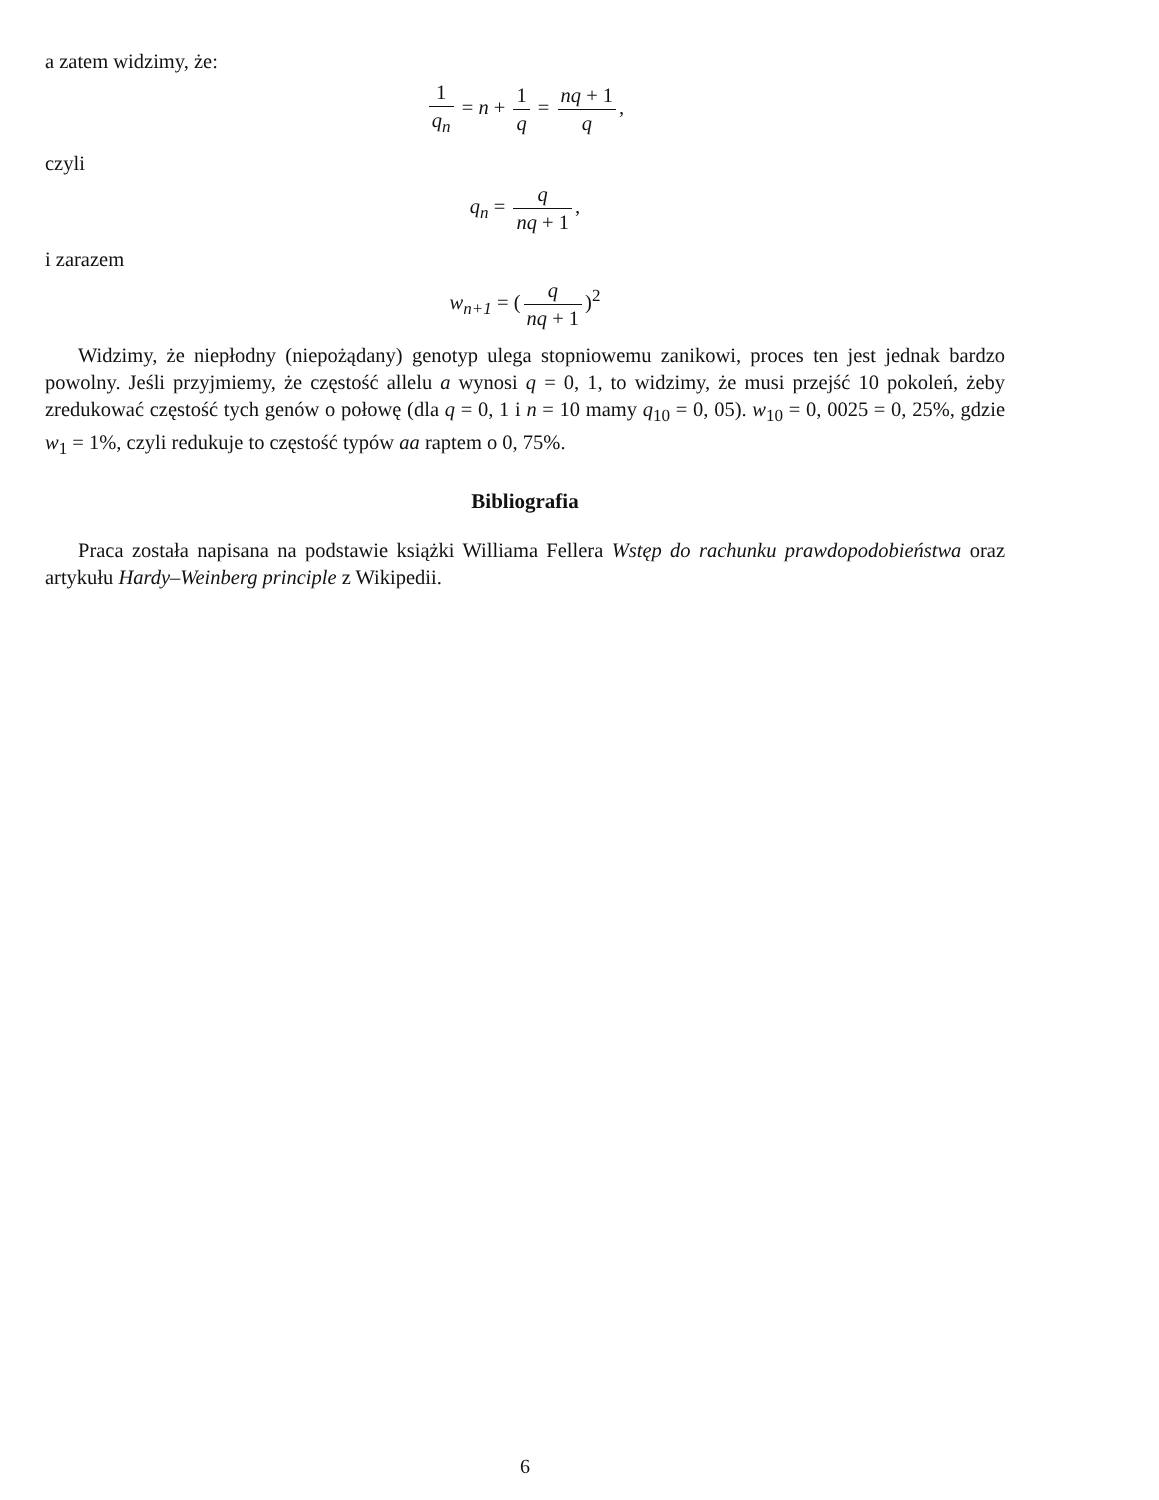a zatem widzimy, że:
1 q<sub>n</sub> = n + 1 q = nq + 1 q,
czyli
q<sub>n</sub> = q nq + 1,
i zarazem
w<sub>n+1</sub> = (q nq + 1)<sup>2</sup>
Widzimy, że niepłodny (niepożądany) genotyp ulega stopniowemu zanikowi, proces ten jest jednak bardzo powolny. Jeśli przyjmiemy, że częstość allelu a wynosi q = 0, 1, to widzimy, że musi przejść 10 pokoleń, żeby zredukować częstość tych genów o połowę (dla q = 0, 1 i n = 10 mamy q<sub>10</sub> = 0, 05). w<sub>10</sub> = 0, 0025 = 0, 25%, gdzie w<sub>1</sub> = 1%, czyli redukuje to częstość typów aa raptem o 0, 75%.
Bibliografia
Praca została napisana na podstawie książki Williama Fellera Wstęp do rachunku prawdopodobieństwa oraz artykułu Hardy–Weinberg principle z Wikipedii.
6